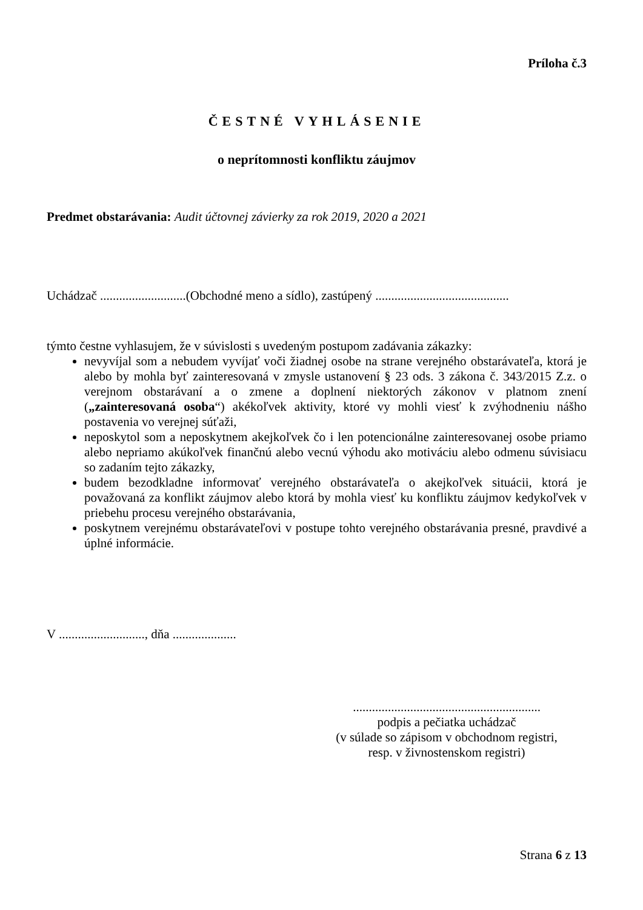Príloha č.3
ČESTNÉ VYHLÁSENIE
o neprítomnosti konfliktu záujmov
Predmet obstarávania: Audit účtovnej závierky za rok 2019, 2020 a 2021
Uchádzač ...........................(Obchodné meno a sídlo), zastúpený ..........................................
týmto čestne vyhlasujem, že v súvislosti s uvedeným postupom zadávania zákazky:
nevyvíjal som a nebudem vyvíjať voči žiadnej osobe na strane verejného obstarávateľa, ktorá je alebo by mohla byť zainteresovaná v zmysle ustanovení § 23 ods. 3 zákona č. 343/2015 Z.z. o verejnom obstarávaní a o zmene a doplnení niektorých zákonov v platnom znení („zainteresovaná osoba“) akékoľvek aktivity, ktoré vy mohli viesť k zvýhodneniu nášho postavenia vo verejnej súťaži,
neposkytol som a neposkytnem akejkoľvek čo i len potencionálne zainteresovanej osobe priamo alebo nepriamo akúkoľvek finančnú alebo vecnú výhodu ako motiváciu alebo odmenu súvisiacu so zadaním tejto zákazky,
budem bezodkladne informovať verejného obstarávateľa o akejkoľvek situácii, ktorá je považovaná za konflikt záujmov alebo ktorá by mohla viesť ku konfliktu záujmov kedykoľvek v priebehu procesu verejného obstarávania,
poskytnem verejnému obstarávateľovi v postupe tohto verejného obstarávania presné, pravdivé a úplné informácie.
V ..........................., dňa ....................
...........................................................
podpis a pečiatka uchádzač
(v súlade so zápisom v obchodnom registri,
resp. v živnostenskom registri)
Strana 6 z 13